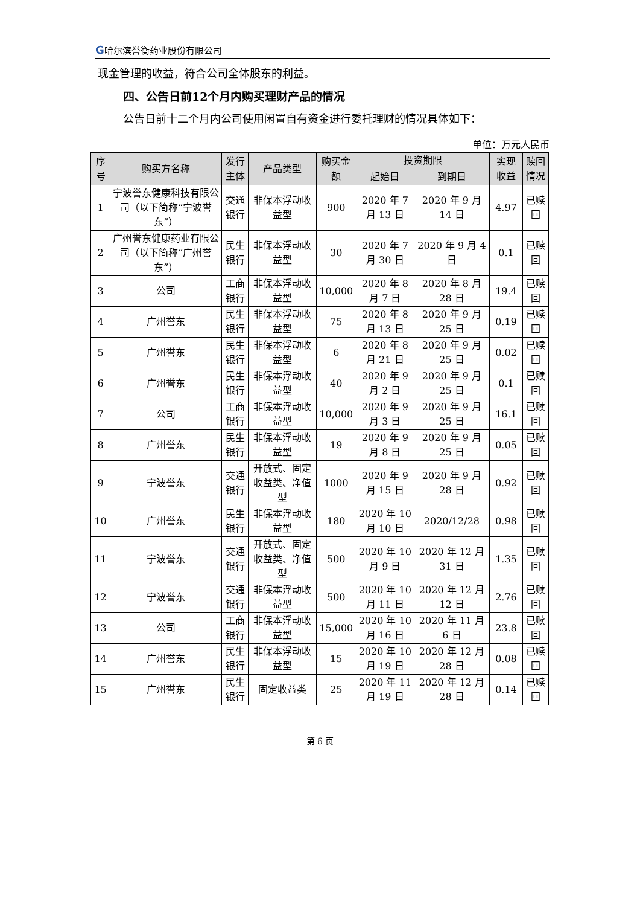G哈尔滨誉衡药业股份有限公司
现金管理的收益，符合公司全体股东的利益。
四、公告日前12个月内购买理财产品的情况
公告日前十二个月内公司使用闲置自有资金进行委托理财的情况具体如下：
单位：万元人民币
| 序号 | 购买方名称 | 发行主体 | 产品类型 | 购买金额 | 投资期限 | | 实现收益 | 赎回情况 |
| --- | --- | --- | --- | --- | --- | --- | --- | --- |
| | | | | | 起始日 | 到期日 | | |
| 1 | 宁波誉东健康科技有限公司（以下简称“宁波誉东”） | 交通银行 | 非保本浮动收益型 | 900 | 2020 年 7 月 13 日 | 2020 年 9 月 14 日 | 4.97 | 已赎回 |
| 2 | 广州誉东健康药业有限公司（以下简称“广州誉东”） | 民生银行 | 非保本浮动收益型 | 30 | 2020 年 7 月 30 日 | 2020 年 9 月 4 日 | 0.1 | 已赎回 |
| 3 | 公司 | 工商银行 | 非保本浮动收益型 | 10,000 | 2020 年 8 月 7 日 | 2020 年 8 月 28 日 | 19.4 | 已赎回 |
| 4 | 广州誉东 | 民生银行 | 非保本浮动收益型 | 75 | 2020 年 8 月 13 日 | 2020 年 9 月 25 日 | 0.19 | 已赎回 |
| 5 | 广州誉东 | 民生银行 | 非保本浮动收益型 | 6 | 2020 年 8 月 21 日 | 2020 年 9 月 25 日 | 0.02 | 已赎回 |
| 6 | 广州誉东 | 民生银行 | 非保本浮动收益型 | 40 | 2020 年 9 月 2 日 | 2020 年 9 月 25 日 | 0.1 | 已赎回 |
| 7 | 公司 | 工商银行 | 非保本浮动收益型 | 10,000 | 2020 年 9 月 3 日 | 2020 年 9 月 25 日 | 16.1 | 已赎回 |
| 8 | 广州誉东 | 民生银行 | 非保本浮动收益型 | 19 | 2020 年 9 月 8 日 | 2020 年 9 月 25 日 | 0.05 | 已赎回 |
| 9 | 宁波誉东 | 交通银行 | 开放式、固定收益类、净值型 | 1000 | 2020 年 9 月 15 日 | 2020 年 9 月 28 日 | 0.92 | 已赎回 |
| 10 | 广州誉东 | 民生银行 | 非保本浮动收益型 | 180 | 2020 年 10 月 10 日 | 2020/12/28 | 0.98 | 已赎回 |
| 11 | 宁波誉东 | 交通银行 | 开放式、固定收益类、净值型 | 500 | 2020 年 10 月 9 日 | 2020 年 12 月 31 日 | 1.35 | 已赎回 |
| 12 | 宁波誉东 | 交通银行 | 非保本浮动收益型 | 500 | 2020 年 10 月 11 日 | 2020 年 12 月 12 日 | 2.76 | 已赎回 |
| 13 | 公司 | 工商银行 | 非保本浮动收益型 | 15,000 | 2020 年 10 月 16 日 | 2020 年 11 月 6 日 | 23.8 | 已赎回 |
| 14 | 广州誉东 | 民生银行 | 非保本浮动收益型 | 15 | 2020 年 10 月 19 日 | 2020 年 12 月 28 日 | 0.08 | 已赎回 |
| 15 | 广州誉东 | 民生银行 | 固定收益类 | 25 | 2020 年 11 月 19 日 | 2020 年 12 月 28 日 | 0.14 | 已赎回 |
第 6 页